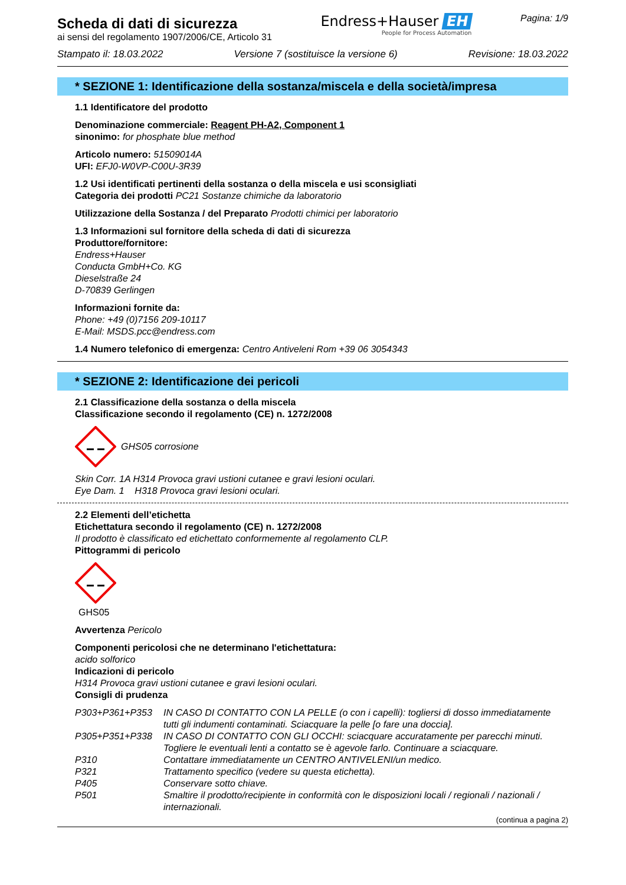Scheda di dati di sicurezza
ai sensi del regolamento 1907/2006/CE, Articolo 31
Endress+Hauser EH
People for Process Automation
Pagina: 1/9
Stampato il: 18.03.2022 Versione 7 (sostituisce la versione 6) Revisione: 18.03.2022
* SEZIONE 1: Identificazione della sostanza/miscela e della società/impresa
1.1 Identificatore del prodotto
Denominazione commerciale: Reagent PH-A2, Component 1
sinonimo: for phosphate blue method
Articolo numero: 51509014A
UFI: EFJ0-W0VP-C00U-3R39
1.2 Usi identificati pertinenti della sostanza o della miscela e usi sconsigliati
Categoria dei prodotti PC21 Sostanze chimiche da laboratorio
Utilizzazione della Sostanza / del Preparato Prodotti chimici per laboratorio
1.3 Informazioni sul fornitore della scheda di dati di sicurezza
Produttore/fornitore:
Endress+Hauser
Conducta GmbH+Co. KG
Dieselstraße 24
D-70839 Gerlingen
Informazioni fornite da:
Phone: +49 (0)7156 209-10117
E-Mail: MSDS.pcc@endress.com
1.4 Numero telefonico di emergenza: Centro Antiveleni Rom +39 06 3054343
* SEZIONE 2: Identificazione dei pericoli
2.1 Classificazione della sostanza o della miscela
Classificazione secondo il regolamento (CE) n. 1272/2008
GHS05 corrosione
Skin Corr. 1A H314 Provoca gravi ustioni cutanee e gravi lesioni oculari.
Eye Dam. 1 H318 Provoca gravi lesioni oculari.
2.2 Elementi dell’etichetta
Etichettatura secondo il regolamento (CE) n. 1272/2008
Il prodotto è classificato ed etichettato conformemente al regolamento CLP.
Pittogrammi di pericolo
GHS05
Avvertenza Pericolo
Componenti pericolosi che ne determinano l'etichettatura:
acido solforico
Indicazioni di pericolo
H314 Provoca gravi ustioni cutanee e gravi lesioni oculari.
Consigli di prudenza
P303+P361+P353 IN CASO DI CONTATTO CON LA PELLE (o con i capelli): togliersi di dosso immediatamente tutti gli indumenti contaminati. Sciacquare la pelle [o fare una doccia]. P305+P351+P338 IN CASO DI CONTATTO CON GLI OCCHI: sciacquare accuratamente per parecchi minuti. Togliere le eventuali lenti a contatto se è agevole farlo. Continuare a sciacquare. P310 Contattare immediatamente un CENTRO ANTIVELENI/un medico. P321 Trattamento specifico (vedere su questa etichetta). P405 Conservare sotto chiave. P501 Smaltire il prodotto/recipiente in conformità con le disposizioni locali / regionali / nazionali / internazionali.
(continua a pagina 2)